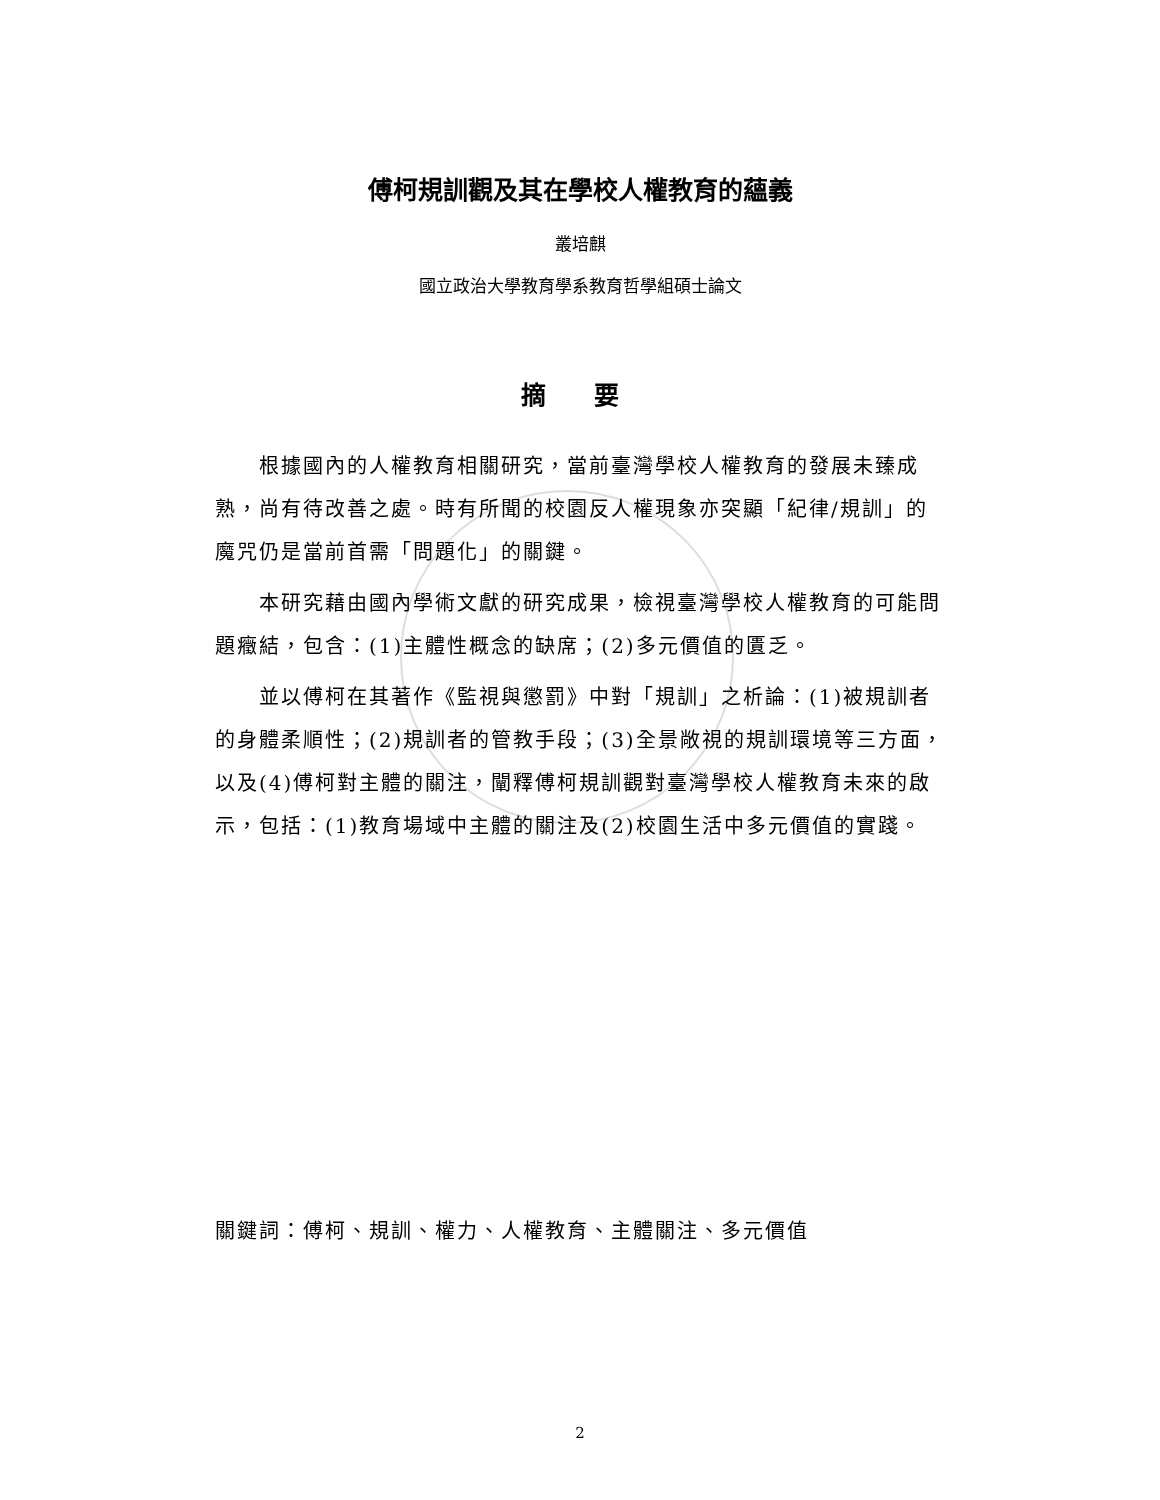傅柯規訓觀及其在學校人權教育的蘊義
叢培麒
國立政治大學教育學系教育哲學組碩士論文
摘 要
根據國內的人權教育相關研究，當前臺灣學校人權教育的發展未臻成熟，尚有待改善之處。時有所聞的校園反人權現象亦突顯「紀律/規訓」的魔咒仍是當前首需「問題化」的關鍵。
本研究藉由國內學術文獻的研究成果，檢視臺灣學校人權教育的可能問題癥結，包含：(1)主體性概念的缺席；(2)多元價值的匱乏。
並以傅柯在其著作《監視與懲罰》中對「規訓」之析論：(1)被規訓者的身體柔順性；(2)規訓者的管教手段；(3)全景敞視的規訓環境等三方面，以及(4)傅柯對主體的關注，闡釋傅柯規訓觀對臺灣學校人權教育未來的啟示，包括：(1)教育場域中主體的關注及(2)校園生活中多元價值的實踐。
關鍵詞：傅柯、規訓、權力、人權教育、主體關注、多元價值
2